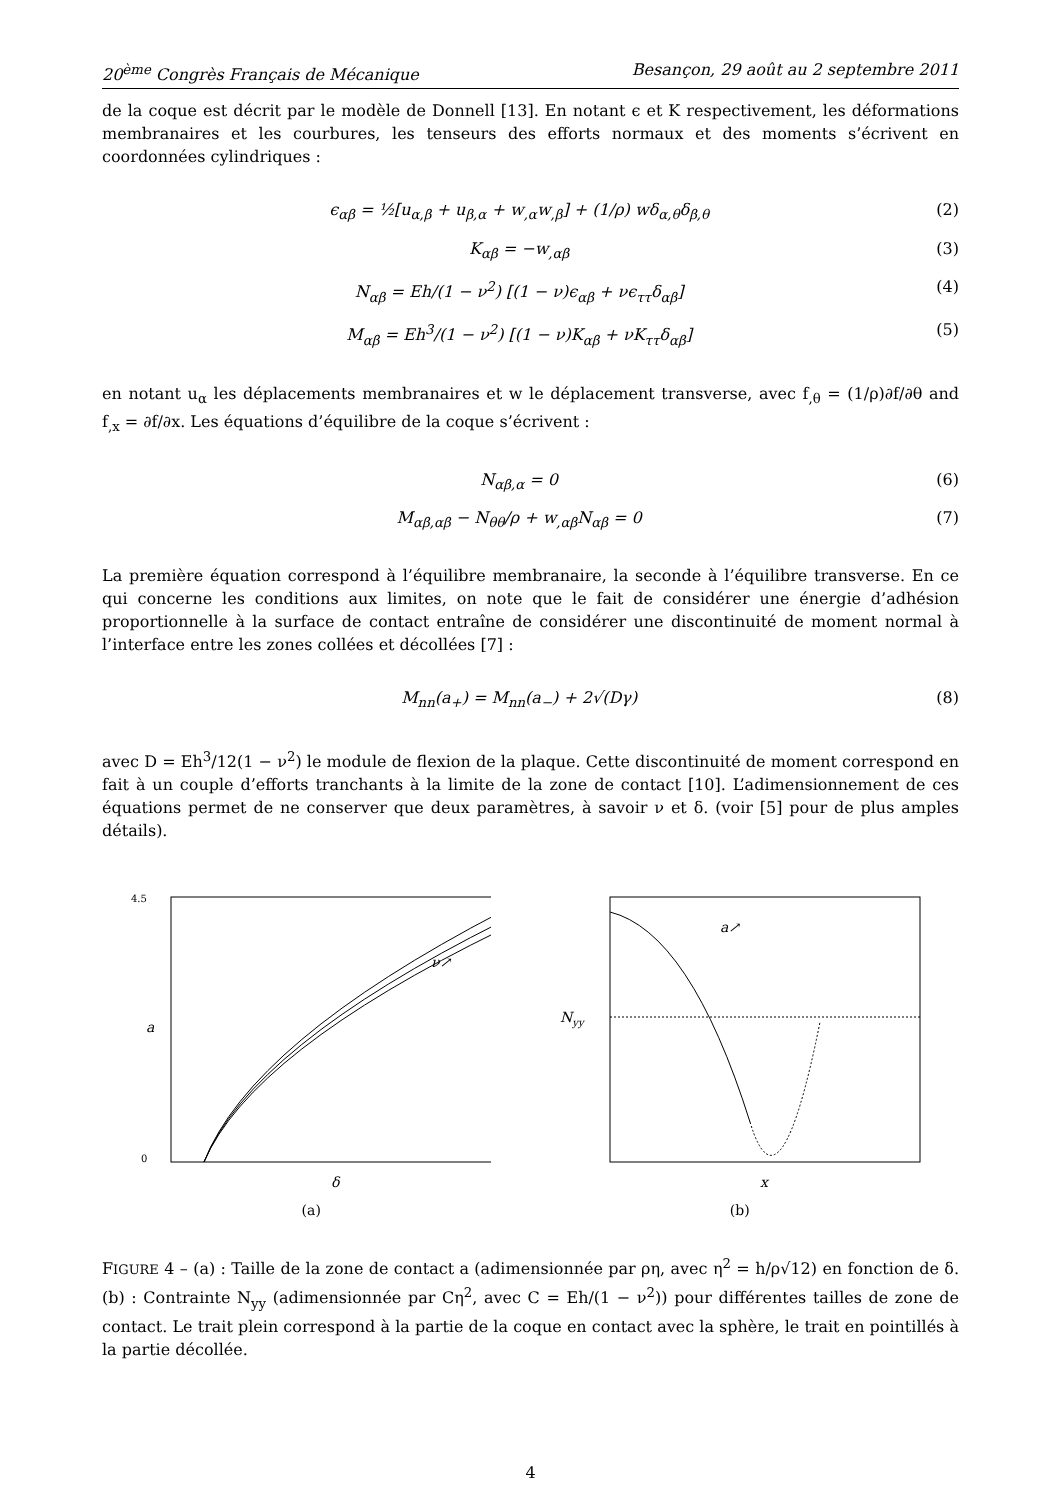20<sup>ème</sup> Congrès Français de Mécanique Besançon, 29 août au 2 septembre 2011
de la coque est décrit par le modèle de Donnell [13]. En notant ϵ et K respectivement, les déformations membranaires et les courbures, les tenseurs des efforts normaux et des moments s’écrivent en coordonnées cylindriques :
ϵ<sub>αβ</sub> = ½[u<sub>α,β</sub> + u<sub>β,α</sub> + w<sub>,α</sub>w<sub>,β</sub>] + (1/ρ) wδ<sub>α,θ</sub>δ<sub>β,θ</sub> (2)
K<sub>αβ</sub> = −w<sub>,αβ</sub> (3)
N<sub>αβ</sub> = Eh/(1 − ν<sup>2</sup>) [(1 − ν)ϵ<sub>αβ</sub> + νϵ<sub>ττ</sub>δ<sub>αβ</sub>] (4)
M<sub>αβ</sub> = Eh<sup>3</sup>/(1 − ν<sup>2</sup>) [(1 − ν)K<sub>αβ</sub> + νK<sub>ττ</sub>δ<sub>αβ</sub>] (5)
en notant u<sub>α</sub> les déplacements membranaires et w le déplacement transverse, avec f<sub>,θ</sub> = (1/ρ)∂f/∂θ and f<sub>,x</sub> = ∂f/∂x. Les équations d’équilibre de la coque s’écrivent :
N<sub>αβ,α</sub> = 0 (6)
M<sub>αβ,αβ</sub> − N<sub>θθ</sub>/ρ + w<sub>,αβ</sub>N<sub>αβ</sub> = 0 (7)
La première équation correspond à l’équilibre membranaire, la seconde à l’équilibre transverse. En ce qui concerne les conditions aux limites, on note que le fait de considérer une énergie d’adhésion proportionnelle à la surface de contact entraîne de considérer une discontinuité de moment normal à l’interface entre les zones collées et décollées [7] :
M<sub>nn</sub>(a<sub>+</sub>) = M<sub>nn</sub>(a<sub>−</sub>) + 2√(Dγ) (8)
avec D = Eh<sup>3</sup>/12(1 − ν<sup>2</sup>) le module de flexion de la plaque. Cette discontinuité de moment correspond en fait à un couple d’efforts tranchants à la limite de la zone de contact [10]. L’adimensionnement de ces équations permet de ne conserver que deux paramètres, à savoir ν et δ. (voir [5] pour de plus amples détails).
a
δ
4.5
0
ν↗
(a)
Nyy
x
a↗
(b)
FIGURE 4 – (a) : Taille de la zone de contact a (adimensionnée par ρη, avec η<sup>2</sup> = h/ρ√12) en fonction de δ. (b) : Contrainte N<sub>yy</sub> (adimensionnée par Cη<sup>2</sup>, avec C = Eh/(1 − ν<sup>2</sup>)) pour différentes tailles de zone de contact. Le trait plein correspond à la partie de la coque en contact avec la sphère, le trait en pointillés à la partie décollée.
4